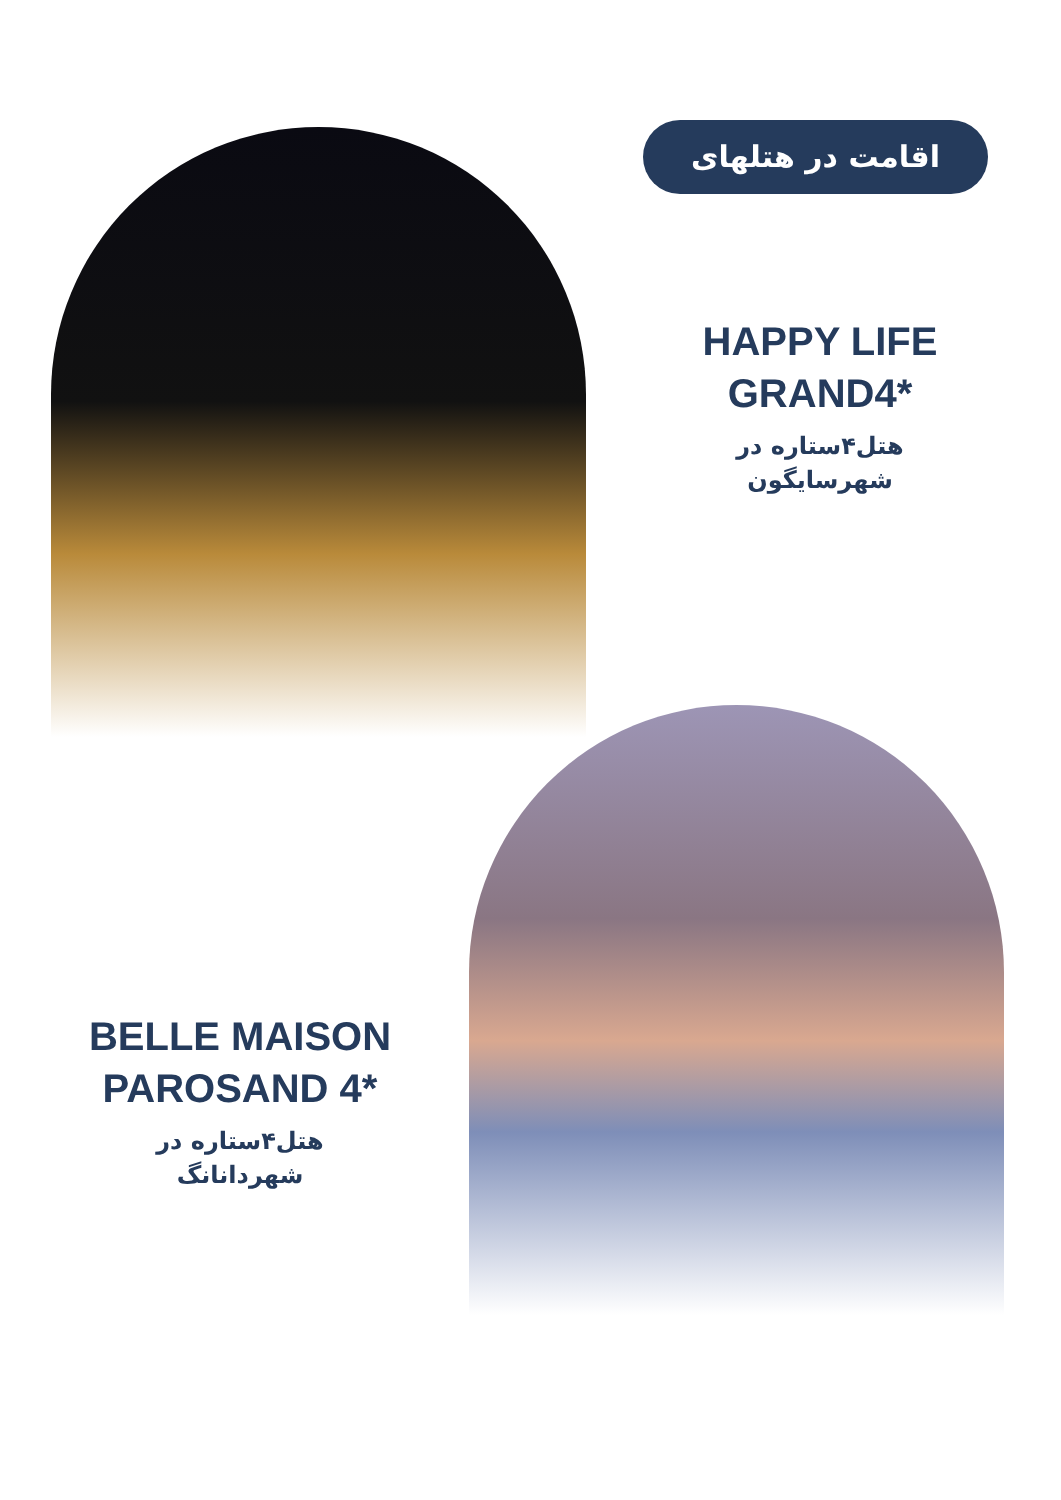اقامت در هتلهای
HAPPY LIFE
GRAND4*
هتل۴ستاره در
شهرسایگون
BELLE MAISON
PAROSAND 4*
هتل۴ستاره در
شهردانانگ